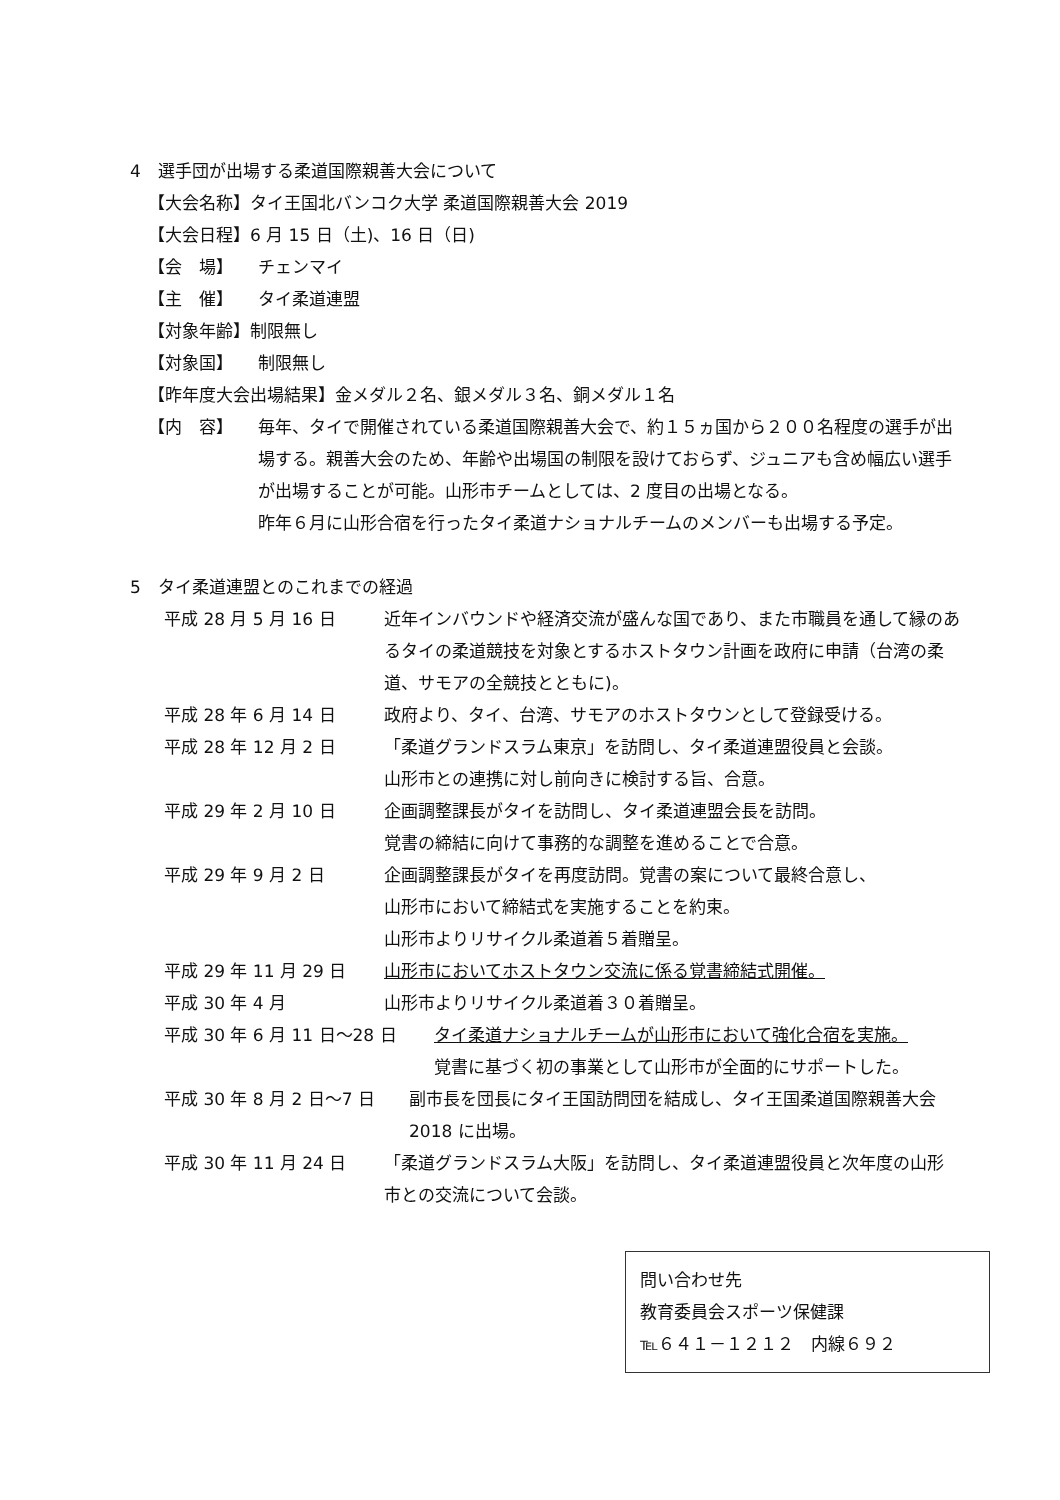4　選手団が出場する柔道国際親善大会について
【大会名称】タイ王国北バンコク大学 柔道国際親善大会 2019
【大会日程】6 月 15 日（土)、16 日（日)
【会　場】 チェンマイ
【主　催】 タイ柔道連盟
【対象年齢】制限無し
【対象国】 制限無し
【昨年度大会出場結果】金メダル２名、銀メダル３名、銅メダル１名
【内　容】 毎年、タイで開催されている柔道国際親善大会で、約１５ヵ国から２００名程度の選手が出場する。親善大会のため、年齢や出場国の制限を設けておらず、ジュニアも含め幅広い選手が出場することが可能。山形市チームとしては、2 度目の出場となる。
昨年６月に山形合宿を行ったタイ柔道ナショナルチームのメンバーも出場する予定。
5　タイ柔道連盟とのこれまでの経過
平成 28 月 5 月 16 日 近年インバウンドや経済交流が盛んな国であり、また市職員を通して縁のあるタイの柔道競技を対象とするホストタウン計画を政府に申請（台湾の柔道、サモアの全競技とともに)。
平成 28 年 6 月 14 日 政府より、タイ、台湾、サモアのホストタウンとして登録受ける。
平成 28 年 12 月 2 日 「柔道グランドスラム東京」を訪問し、タイ柔道連盟役員と会談。
山形市との連携に対し前向きに検討する旨、合意。
平成 29 年 2 月 10 日 企画調整課長がタイを訪問し、タイ柔道連盟会長を訪問。
覚書の締結に向けて事務的な調整を進めることで合意。
平成 29 年 9 月 2 日 企画調整課長がタイを再度訪問。覚書の案について最終合意し、
山形市において締結式を実施することを約束。
山形市よりリサイクル柔道着５着贈呈。
平成 29 年 11 月 29 日 山形市においてホストタウン交流に係る覚書締結式開催。
平成 30 年 4 月 山形市よりリサイクル柔道着３０着贈呈。
平成 30 年 6 月 11 日～28 日 タイ柔道ナショナルチームが山形市において強化合宿を実施。
覚書に基づく初の事業として山形市が全面的にサポートした。
平成 30 年 8 月 2 日～7 日 副市長を団長にタイ王国訪問団を結成し、タイ王国柔道国際親善大会 2018 に出場。
平成 30 年 11 月 24 日 「柔道グランドスラム大阪」を訪問し、タイ柔道連盟役員と次年度の山形市との交流について会談。
問い合わせ先
教育委員会スポーツ保健課
℡６４１－１２１２　内線６９２